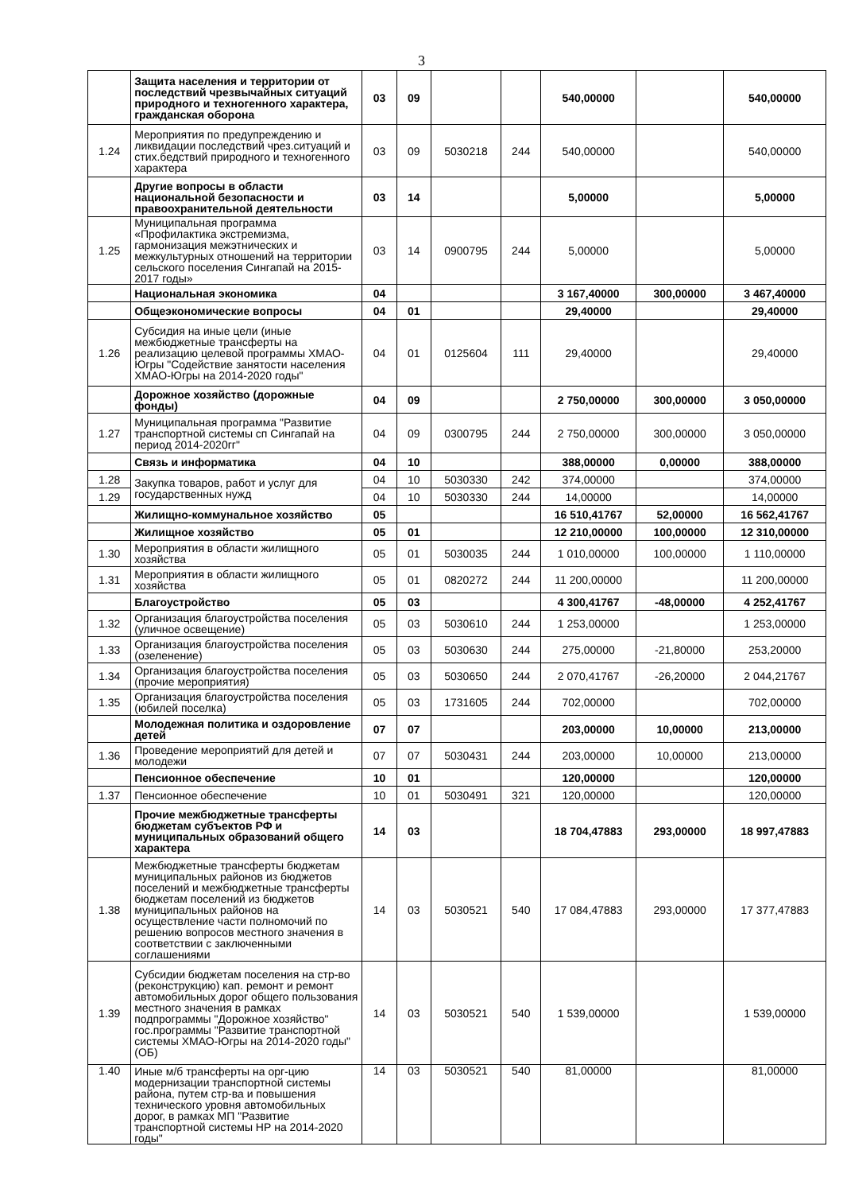3
| | Защита населения и территории от последствий чрезвычайных ситуаций природного и техногенного характера, гражданская оборона | 03 | 09 | | | 540,00000 | | 540,00000 |
| 1.24 | Мероприятия по предупреждению и ликвидации последствий чрез.ситуаций и стих.бедствий природного и техногенного характера | 03 | 09 | 5030218 | 244 | 540,00000 | | 540,00000 |
| | Другие вопросы в области национальной безопасности и правоохранительной деятельности | 03 | 14 | | | 5,00000 | | 5,00000 |
| 1.25 | Муниципальная программа «Профилактика экстремизма, гармонизация межэтнических и межкультурных отношений на территории сельского поселения Сингапай на 2015-2017 годы» | 03 | 14 | 0900795 | 244 | 5,00000 | | 5,00000 |
| | Национальная экономика | 04 | | | | 3 167,40000 | 300,00000 | 3 467,40000 |
| | Общеэкономические вопросы | 04 | 01 | | | 29,40000 | | 29,40000 |
| 1.26 | Субсидия на иные цели (иные межбюджетные трансферты на реализацию целевой программы ХМАО-Югры "Содействие занятости населения ХМАО-Югры на 2014-2020 годы" | 04 | 01 | 0125604 | 111 | 29,40000 | | 29,40000 |
| | Дорожное хозяйство (дорожные фонды) | 04 | 09 | | | 2 750,00000 | 300,00000 | 3 050,00000 |
| 1.27 | Муниципальная программа "Развитие транспортной системы сп Сингапай на период 2014-2020гг" | 04 | 09 | 0300795 | 244 | 2 750,00000 | 300,00000 | 3 050,00000 |
| | Связь и информатика | 04 | 10 | | | 388,00000 | 0,00000 | 388,00000 |
| 1.28 | Закупка товаров, работ и услуг для государственных нужд | 04 | 10 | 5030330 | 242 | 374,00000 | | 374,00000 |
| 1.29 | | 04 | 10 | 5030330 | 244 | 14,00000 | | 14,00000 |
| | Жилищно-коммунальное хозяйство | 05 | | | | 16 510,41767 | 52,00000 | 16 562,41767 |
| | Жилищное хозяйство | 05 | 01 | | | 12 210,00000 | 100,00000 | 12 310,00000 |
| 1.30 | Мероприятия в области жилищного хозяйства | 05 | 01 | 5030035 | 244 | 1 010,00000 | 100,00000 | 1 110,00000 |
| 1.31 | Мероприятия в области жилищного хозяйства | 05 | 01 | 0820272 | 244 | 11 200,00000 | | 11 200,00000 |
| | Благоустройство | 05 | 03 | | | 4 300,41767 | -48,00000 | 4 252,41767 |
| 1.32 | Организация благоустройства поселения (уличное освещение) | 05 | 03 | 5030610 | 244 | 1 253,00000 | | 1 253,00000 |
| 1.33 | Организация благоустройства поселения (озеленение) | 05 | 03 | 5030630 | 244 | 275,00000 | -21,80000 | 253,20000 |
| 1.34 | Организация благоустройства поселения (прочие мероприятия) | 05 | 03 | 5030650 | 244 | 2 070,41767 | -26,20000 | 2 044,21767 |
| 1.35 | Организация благоустройства поселения (юбилей поселка) | 05 | 03 | 1731605 | 244 | 702,00000 | | 702,00000 |
| | Молодежная политика и оздоровление детей | 07 | 07 | | | 203,00000 | 10,00000 | 213,00000 |
| 1.36 | Проведение мероприятий для детей и молодежи | 07 | 07 | 5030431 | 244 | 203,00000 | 10,00000 | 213,00000 |
| | Пенсионное обеспечение | 10 | 01 | | | 120,00000 | | 120,00000 |
| 1.37 | Пенсионное обеспечение | 10 | 01 | 5030491 | 321 | 120,00000 | | 120,00000 |
| | Прочие межбюджетные трансферты бюджетам субъектов РФ и муниципальных образований общего характера | 14 | 03 | | | 18 704,47883 | 293,00000 | 18 997,47883 |
| 1.38 | Межбюджетные трансферты бюджетам муниципальных районов из бюджетов поселений и межбюджетные трансферты бюджетам поселений из бюджетов муниципальных районов на осуществление части полномочий по решению вопросов местного значения в соответствии с заключенными соглашениями | 14 | 03 | 5030521 | 540 | 17 084,47883 | 293,00000 | 17 377,47883 |
| 1.39 | Субсидии бюджетам поселения на стр-во (реконструкцию) кап. ремонт и ремонт автомобильных дорог общего пользования местного значения в рамках подпрограммы "Дорожное хозяйство" гос.программы "Развитие транспортной системы ХМАО-Югры на 2014-2020 годы" (ОБ) | 14 | 03 | 5030521 | 540 | 1 539,00000 | | 1 539,00000 |
| 1.40 | Иные м/б трансферты на орг-цию модернизации транспортной системы района, путем стр-ва и повышения технического уровня автомобильных дорог, в рамках МП "Развитие транспортной системы НР на 2014-2020 годы" | 14 | 03 | 5030521 | 540 | 81,00000 | | 81,00000 |